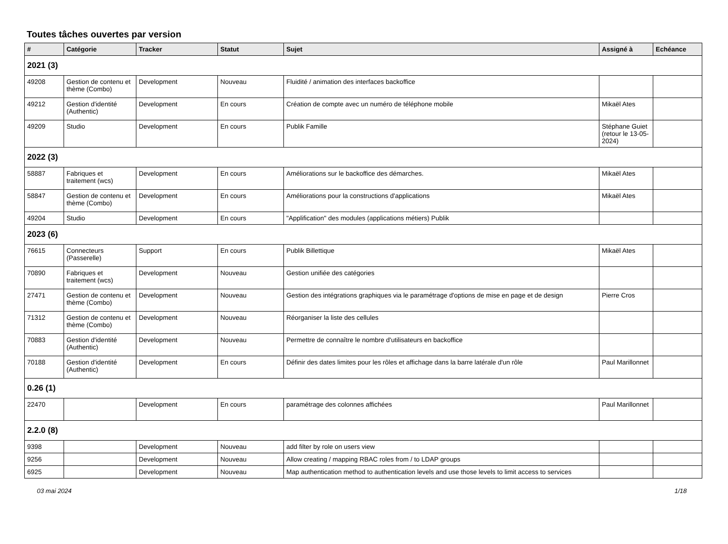Toutes tâches ouvertes par version
| # | Catégorie | Tracker | Statut | Sujet | Assigné à | Echéance |
| --- | --- | --- | --- | --- | --- | --- |
| 2021 (3) | | | | | | |
| 49208 | Gestion de contenu et thème (Combo) | Development | Nouveau | Fluidité / animation des interfaces backoffice | | |
| 49212 | Gestion d'identité (Authentic) | Development | En cours | Création de compte avec un numéro de téléphone mobile | Mikaël Ates | |
| 49209 | Studio | Development | En cours | Publik Famille | Stéphane Guiet (retour le 13-05-2024) | |
| 2022 (3) | | | | | | |
| 58887 | Fabriques et traitement (wcs) | Development | En cours | Améliorations sur le backoffice des démarches. | Mikaël Ates | |
| 58847 | Gestion de contenu et thème (Combo) | Development | En cours | Améliorations pour la constructions d'applications | Mikaël Ates | |
| 49204 | Studio | Development | En cours | "Applification" des modules (applications métiers) Publik | | |
| 2023 (6) | | | | | | |
| 76615 | Connecteurs (Passerelle) | Support | En cours | Publik Billettique | Mikaël Ates | |
| 70890 | Fabriques et traitement (wcs) | Development | Nouveau | Gestion unifiée des catégories | | |
| 27471 | Gestion de contenu et thème (Combo) | Development | Nouveau | Gestion des intégrations graphiques via le paramétrage d'options de mise en page et de design | Pierre Cros | |
| 71312 | Gestion de contenu et thème (Combo) | Development | Nouveau | Réorganiser la liste des cellules | | |
| 70883 | Gestion d'identité (Authentic) | Development | Nouveau | Permettre de connaître le nombre d'utilisateurs en backoffice | | |
| 70188 | Gestion d'identité (Authentic) | Development | En cours | Définir des dates limites pour les rôles et affichage dans la barre latérale d'un rôle | Paul Marillonnet | |
| 0.26 (1) | | | | | | |
| 22470 | | Development | En cours | paramétrage des colonnes affichées | Paul Marillonnet | |
| 2.2.0 (8) | | | | | | |
| 9398 | | Development | Nouveau | add filter by role on users view | | |
| 9256 | | Development | Nouveau | Allow creating / mapping RBAC roles from / to LDAP groups | | |
| 6925 | | Development | Nouveau | Map authentication method to authentication levels and use those levels to limit access to services | | |
03 mai 2024 1/18